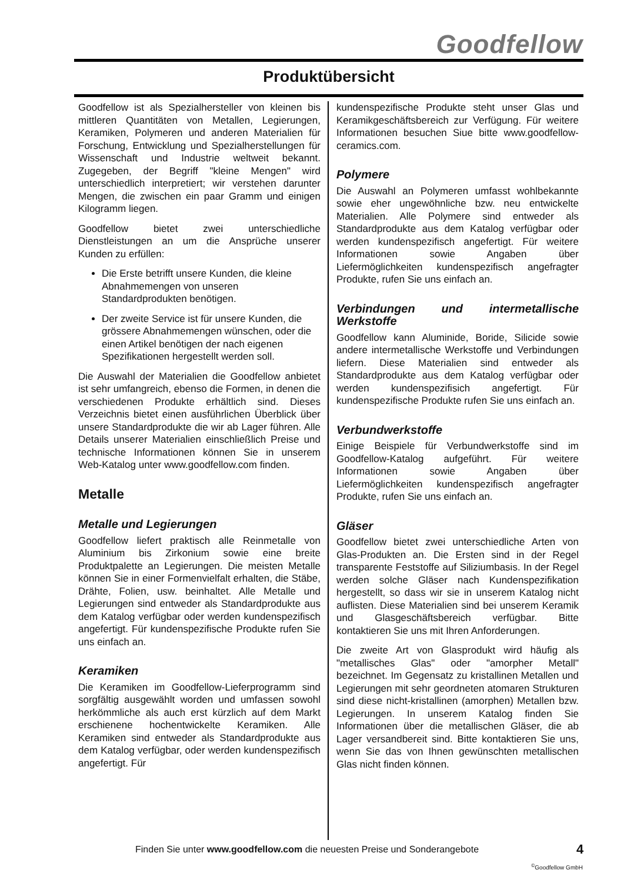Goodfellow
Produktübersicht
Goodfellow ist als Spezialhersteller von kleinen bis mittleren Quantitäten von Metallen, Legierungen, Keramiken, Polymeren und anderen Materialien für Forschung, Entwicklung und Spezialherstellungen für Wissenschaft und Industrie weltweit bekannt. Zugegeben, der Begriff "kleine Mengen" wird unterschiedlich interpretiert; wir verstehen darunter Mengen, die zwischen ein paar Gramm und einigen Kilogramm liegen.
Goodfellow bietet zwei unterschiedliche Dienstleistungen an um die Ansprüche unserer Kunden zu erfüllen:
Die Erste betrifft unsere Kunden, die kleine Abnahmemengen von unseren Standardprodukten benötigen.
Der zweite Service ist für unsere Kunden, die grössere Abnahmemengen wünschen, oder die einen Artikel benötigen der nach eigenen Spezifikationen hergestellt werden soll.
Die Auswahl der Materialien die Goodfellow anbietet ist sehr umfangreich, ebenso die Formen, in denen die verschiedenen Produkte erhältlich sind. Dieses Verzeichnis bietet einen ausführlichen Überblick über unsere Standardprodukte die wir ab Lager führen. Alle Details unserer Materialien einschließlich Preise und technische Informationen können Sie in unserem Web-Katalog unter www.goodfellow.com finden.
Metalle
Metalle und Legierungen
Goodfellow liefert praktisch alle Reinmetalle von Aluminium bis Zirkonium sowie eine breite Produktpalette an Legierungen. Die meisten Metalle können Sie in einer Formenvielfalt erhalten, die Stäbe, Drähte, Folien, usw. beinhaltet. Alle Metalle und Legierungen sind entweder als Standardprodukte aus dem Katalog verfügbar oder werden kundenspezifisch angefertigt. Für kundenspezifische Produkte rufen Sie uns einfach an.
Keramiken
Die Keramiken im Goodfellow-Lieferprogramm sind sorgfältig ausgewählt worden und umfassen sowohl herkömmliche als auch erst kürzlich auf dem Markt erschienene hochentwickelte Keramiken. Alle Keramiken sind entweder als Standardprodukte aus dem Katalog verfügbar, oder werden kundenspezifisch angefertigt. Für
kundenspezifische Produkte steht unser Glas und Keramikgeschäftsbereich zur Verfügung. Für weitere Informationen besuchen Siue bitte www.goodfellow-ceramics.com.
Polymere
Die Auswahl an Polymeren umfasst wohlbekannte sowie eher ungewöhnliche bzw. neu entwickelte Materialien. Alle Polymere sind entweder als Standardprodukte aus dem Katalog verfügbar oder werden kundenspezifisch angefertigt. Für weitere Informationen sowie Angaben über Liefermöglichkeiten kundenspezifisch angefragter Produkte, rufen Sie uns einfach an.
Verbindungen und intermetallische Werkstoffe
Goodfellow kann Aluminide, Boride, Silicide sowie andere intermetallische Werkstoffe und Verbindungen liefern. Diese Materialien sind entweder als Standardprodukte aus dem Katalog verfügbar oder werden kundenspezifisich angefertigt. Für kundenspezifische Produkte rufen Sie uns einfach an.
Verbundwerkstoffe
Einige Beispiele für Verbundwerkstoffe sind im Goodfellow-Katalog aufgeführt. Für weitere Informationen sowie Angaben über Liefermöglichkeiten kundenspezifisch angefragter Produkte, rufen Sie uns einfach an.
Gläser
Goodfellow bietet zwei unterschiedliche Arten von Glas-Produkten an. Die Ersten sind in der Regel transparente Feststoffe auf Siliziumbasis. In der Regel werden solche Gläser nach Kundenspezifikation hergestellt, so dass wir sie in unserem Katalog nicht auflisten. Diese Materialien sind bei unserem Keramik und Glasgeschäftsbereich verfügbar. Bitte kontaktieren Sie uns mit Ihren Anforderungen.
Die zweite Art von Glasprodukt wird häufig als "metallisches Glas" oder "amorpher Metall" bezeichnet. Im Gegensatz zu kristallinen Metallen und Legierungen mit sehr geordneten atomaren Strukturen sind diese nicht-kristallinen (amorphen) Metallen bzw. Legierungen. In unserem Katalog finden Sie Informationen über die metallischen Gläser, die ab Lager versandbereit sind. Bitte kontaktieren Sie uns, wenn Sie das von Ihnen gewünschten metallischen Glas nicht finden können.
Finden Sie unter www.goodfellow.com die neuesten Preise und Sonderangebote
4
<sup>©</sup>Goodfellow GmbH